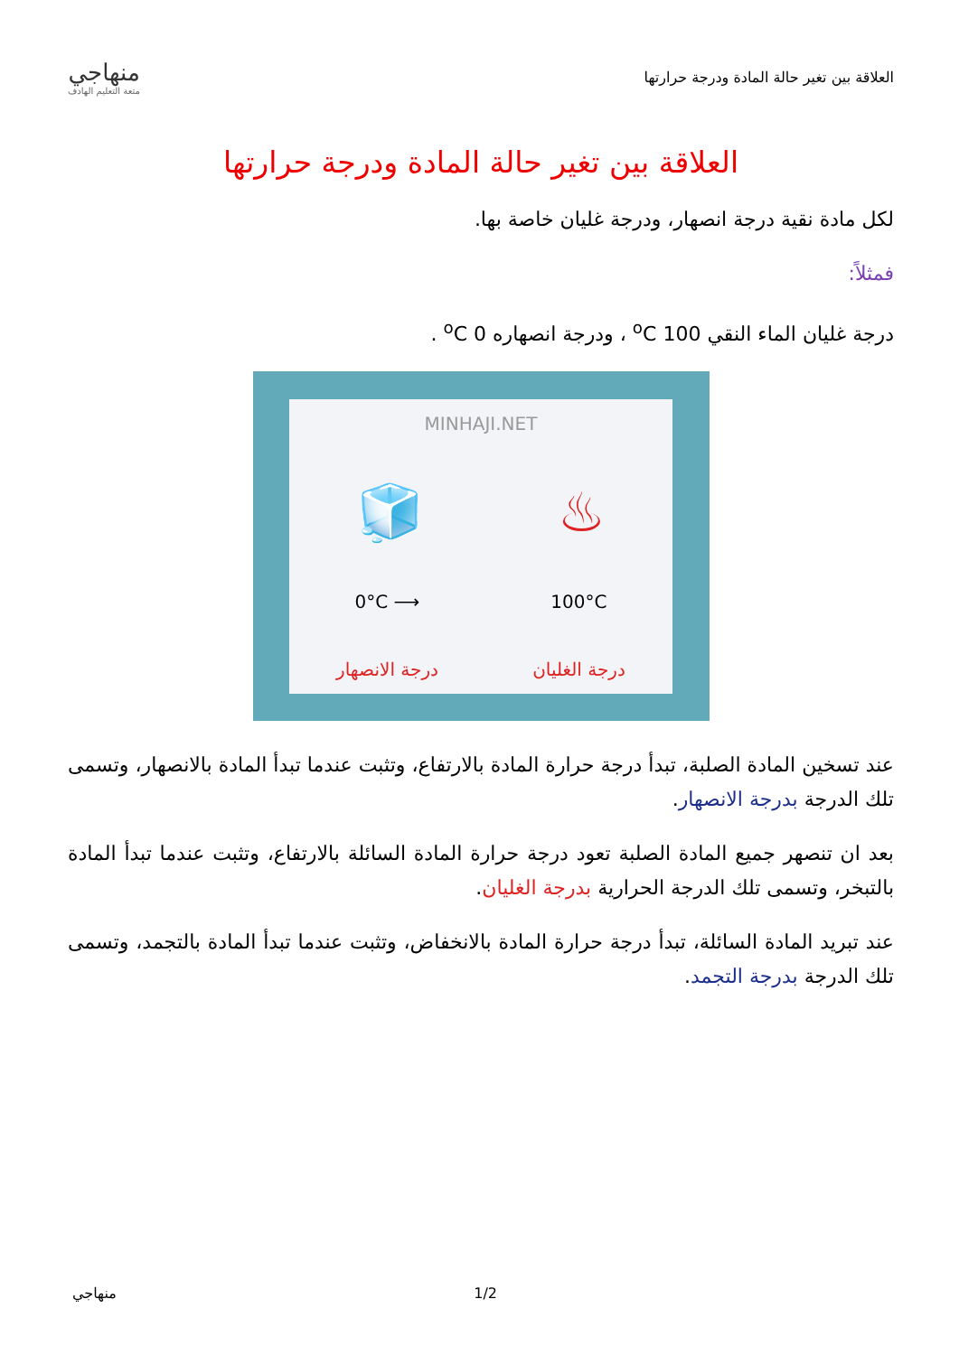منهاجي
متعة التعليم الهادف
العلاقة بين تغير حالة المادة ودرجة حرارتها
العلاقة بين تغير حالة المادة ودرجة حرارتها
لكل مادة نقية درجة انصهار، ودرجة غليان خاصة بها.
فمثلاً:
درجة غليان الماء النقي 100 <sup>o</sup>C ، ودرجة انصهاره 0 <sup>o</sup>C .
MINHAJI.NET
🧊 ♨
0°C ⟶ 100°C
درجة الغليان درجة الانصهار
عند تسخين المادة الصلبة، تبدأ درجة حرارة المادة بالارتفاع، وتثبت عندما تبدأ المادة بالانصهار، وتسمى تلك الدرجة بدرجة الانصهار.
بعد ان تنصهر جميع المادة الصلبة تعود درجة حرارة المادة السائلة بالارتفاع، وتثبت عندما تبدأ المادة بالتبخر، وتسمى تلك الدرجة الحرارية بدرجة الغليان.
عند تبريد المادة السائلة، تبدأ درجة حرارة المادة بالانخفاض، وتثبت عندما تبدأ المادة بالتجمد، وتسمى تلك الدرجة بدرجة التجمد.
منهاجي 1/2